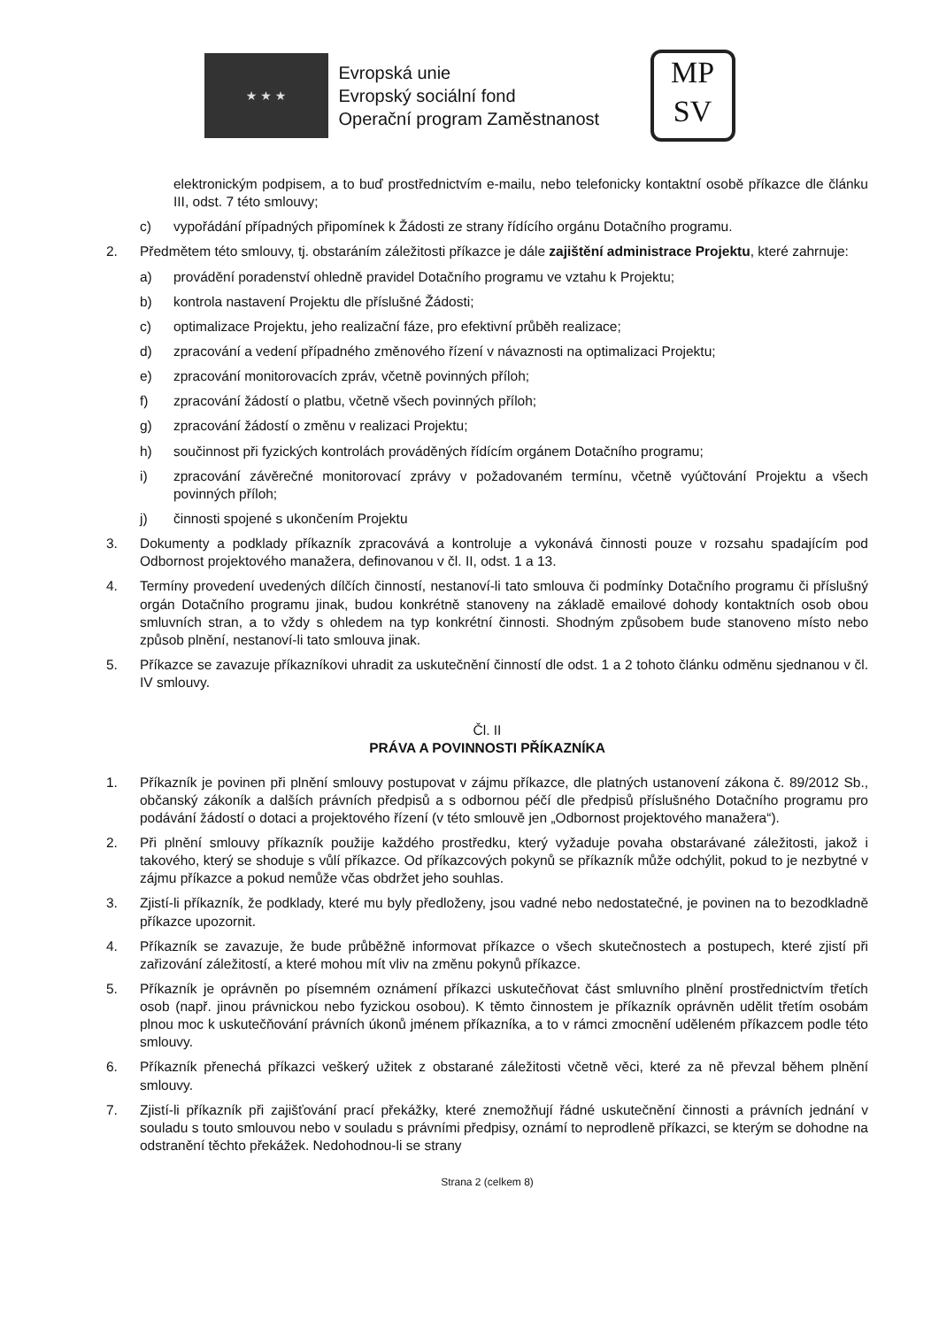★ ★ ★
Evropská unie
Evropský sociální fond
Operační program Zaměstnanost
MP
SV
elektronickým podpisem, a to buď prostřednictvím e-mailu, nebo telefonicky kontaktní osobě příkazce dle článku III, odst. 7 této smlouvy;
c) vypořádání případných připomínek k Žádosti ze strany řídícího orgánu Dotačního programu.
2. Předmětem této smlouvy, tj. obstaráním záležitosti příkazce je dále zajištění administrace Projektu, které zahrnuje:
a) provádění poradenství ohledně pravidel Dotačního programu ve vztahu k Projektu;
b) kontrola nastavení Projektu dle příslušné Žádosti;
c) optimalizace Projektu, jeho realizační fáze, pro efektivní průběh realizace;
d) zpracování a vedení případného změnového řízení v návaznosti na optimalizaci Projektu;
e) zpracování monitorovacích zpráv, včetně povinných příloh;
f) zpracování žádostí o platbu, včetně všech povinných příloh;
g) zpracování žádostí o změnu v realizaci Projektu;
h) součinnost při fyzických kontrolách prováděných řídícím orgánem Dotačního programu;
i) zpracování závěrečné monitorovací zprávy v požadovaném termínu, včetně vyúčtování Projektu a všech povinných příloh;
j) činnosti spojené s ukončením Projektu
3. Dokumenty a podklady příkazník zpracovává a kontroluje a vykonává činnosti pouze v rozsahu spadajícím pod Odbornost projektového manažera, definovanou v čl. II, odst. 1 a 13.
4. Termíny provedení uvedených dílčích činností, nestanoví-li tato smlouva či podmínky Dotačního programu či příslušný orgán Dotačního programu jinak, budou konkrétně stanoveny na základě emailové dohody kontaktních osob obou smluvních stran, a to vždy s ohledem na typ konkrétní činnosti. Shodným způsobem bude stanoveno místo nebo způsob plnění, nestanoví-li tato smlouva jinak.
5. Příkazce se zavazuje příkazníkovi uhradit za uskutečnění činností dle odst. 1 a 2 tohoto článku odměnu sjednanou v čl. IV smlouvy.
Čl. II
PRÁVA A POVINNOSTI PŘÍKAZNÍKA
1. Příkazník je povinen při plnění smlouvy postupovat v zájmu příkazce, dle platných ustanovení zákona č. 89/2012 Sb., občanský zákoník a dalších právních předpisů a s odbornou péčí dle předpisů příslušného Dotačního programu pro podávání žádostí o dotaci a projektového řízení (v této smlouvě jen „Odbornost projektového manažera“).
2. Při plnění smlouvy příkazník použije každého prostředku, který vyžaduje povaha obstarávané záležitosti, jakož i takového, který se shoduje s vůlí příkazce. Od příkazcových pokynů se příkazník může odchýlit, pokud to je nezbytné v zájmu příkazce a pokud nemůže včas obdržet jeho souhlas.
3. Zjistí-li příkazník, že podklady, které mu byly předloženy, jsou vadné nebo nedostatečné, je povinen na to bezodkladně příkazce upozornit.
4. Příkazník se zavazuje, že bude průběžně informovat příkazce o všech skutečnostech a postupech, které zjistí při zařizování záležitostí, a které mohou mít vliv na změnu pokynů příkazce.
5. Příkazník je oprávněn po písemném oznámení příkazci uskutečňovat část smluvního plnění prostřednictvím třetích osob (např. jinou právnickou nebo fyzickou osobou). K těmto činnostem je příkazník oprávněn udělit třetím osobám plnou moc k uskutečňování právních úkonů jménem příkazníka, a to v rámci zmocnění uděleném příkazcem podle této smlouvy.
6. Příkazník přenechá příkazci veškerý užitek z obstarané záležitosti včetně věci, které za ně převzal během plnění smlouvy.
7. Zjistí-li příkazník při zajišťování prací překážky, které znemožňují řádné uskutečnění činnosti a právních jednání v souladu s touto smlouvou nebo v souladu s právními předpisy, oznámí to neprodleně příkazci, se kterým se dohodne na odstranění těchto překážek. Nedohodnou-li se strany
Strana 2 (celkem 8)